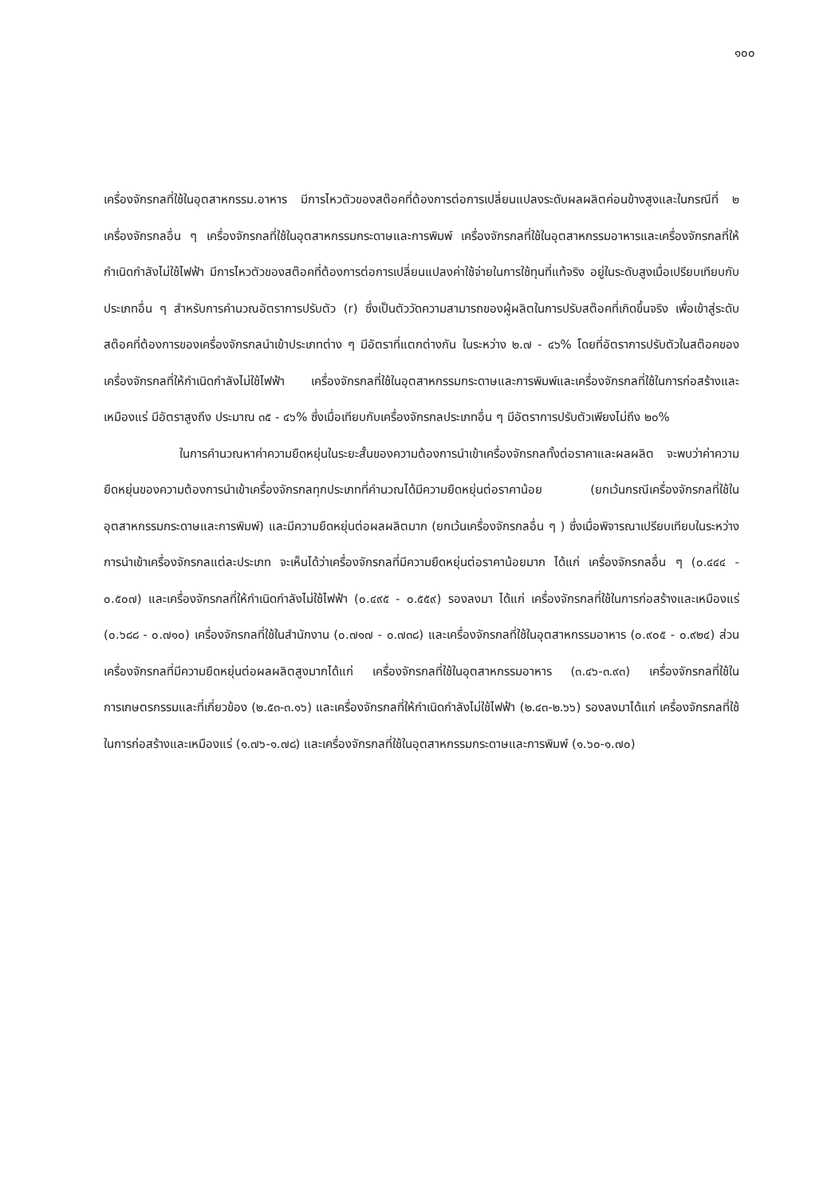๑๐๐
เครื่องจักรกลที่ใช้ในอุตสาหกรรม.อาหาร มีการไหวตัวของสต๊อคที่ต้องการต่อการเปลี่ยนแปลงระดับผลผลิตค่อนข้างสูงและในกรณีที่ ๒ เครื่องจักรกลอื่น ๆ เครื่องจักรกลที่ใช้ในอุตสาหกรรมกระดาษและการพิมพ์ เครื่องจักรกลที่ใช้ในอุตสาหกรรมอาหารและเครื่องจักรกลที่ให้กำเนิดกำลังไม่ใช้ไฟฟ้า มีการไหวตัวของสต๊อคที่ต้องการต่อการเปลี่ยนแปลงค่าใช้จ่ายในการใช้ทุนที่แท้จริง อยู่ในระดับสูงเมื่อเปรียบเทียบกับประเภทอื่น ๆ สำหรับการคำนวณอัตราการปรับตัว (r) ซึ่งเป็นตัววัดความสามารถของผู้ผลิตในการปรับสต๊อคที่เกิดขึ้นจริง เพื่อเข้าสู่ระดับสต๊อคที่ต้องการของเครื่องจักรกลนำเข้าประเภทต่าง ๆ มีอัตราที่แตกต่างกัน ในระหว่าง ๒.๗ - ๔๖% โดยที่อัตราการปรับตัวในสต๊อคของเครื่องจักรกลที่ให้กำเนิดกำลังไม่ใช้ไฟฟ้า เครื่องจักรกลที่ใช้ในอุตสาหกรรมกระดาษและการพิมพ์และเครื่องจักรกลที่ใช้ในการก่อสร้างและเหมืองแร่ มีอัตราสูงถึง ประมาณ ๓๕ - ๔๖% ซึ่งเมื่อเทียบกับเครื่องจักรกลประเภทอื่น ๆ มีอัตราการปรับตัวเพียงไม่ถึง ๒๐%
ในการคำนวณหาค่าความยืดหยุ่นในระยะสั้นของความต้องการนำเข้าเครื่องจักรกลทั้งต่อราคาและผลผลิต จะพบว่าค่าความยืดหยุ่นของความต้องการนำเข้าเครื่องจักรกลทุกประเภทที่คำนวณได้มีความยืดหยุ่นต่อราคาน้อย (ยกเว้นกรณีเครื่องจักรกลที่ใช้ในอุตสาหกรรมกระดาษและการพิมพ์) และมีความยืดหยุ่นต่อผลผลิตมาก (ยกเว้นเครื่องจักรกลอื่น ๆ ) ซึ่งเมื่อพิจารณาเปรียบเทียบในระหว่างการนำเข้าเครื่องจักรกลแต่ละประเภท จะเห็นได้ว่าเครื่องจักรกลที่มีความยืดหยุ่นต่อราคาน้อยมาก ได้แก่ เครื่องจักรกลอื่น ๆ (๐.๔๔๔ - ๐.๕๐๗) และเครื่องจักรกลที่ให้กำเนิดกำลังไม่ใช้ไฟฟ้า (๐.๔๙๕ - ๐.๕๕๙) รองลงมา ได้แก่ เครื่องจักรกลที่ใช้ในการก่อสร้างและเหมืองแร่ (๐.๖๘๘ - ๐.๗๑๐) เครื่องจักรกลที่ใช้ในสำนักงาน (๐.๗๑๗ - ๐.๗๓๘) และเครื่องจักรกลที่ใช้ในอุตสาหกรรมอาหาร (๐.๙๐๕ - ๐.๙๒๔) ส่วนเครื่องจักรกลที่มีความยืดหยุ่นต่อผลผลิตสูงมากได้แก่ เครื่องจักรกลที่ใช้ในอุตสาหกรรมอาหาร (๓.๔๖-๓.๙๓) เครื่องจักรกลที่ใช้ในการเกษตรกรรมและที่เกี่ยวข้อง (๒.๕๓-๓.๑๖) และเครื่องจักรกลที่ให้กำเนิดกำลังไม่ใช้ไฟฟ้า (๒.๔๓-๒.๖๖) รองลงมาได้แก่ เครื่องจักรกลที่ใช้ในการก่อสร้างและเหมืองแร่ (๑.๗๖-๑.๗๘) และเครื่องจักรกลที่ใช้ในอุตสาหกรรมกระดาษและการพิมพ์ (๑.๖๐-๑.๗๐)